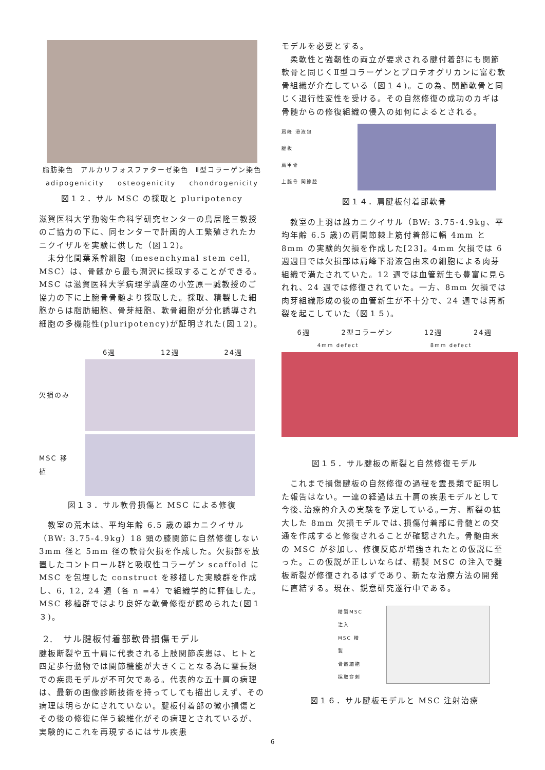脂肪染色 アルカリフォスファターゼ染色 Ⅱ型コラーゲン染色
adipogenicity osteogenicity chondrogenicity
図１２．サル MSC の採取と pluripotency
滋賀医科大学動物生命科学研究センターの鳥居隆三教授のご協力の下に、同センターで計画的人工繁殖されたカニクイザルを実験に供した（図１2)。
　未分化間葉系幹細胞（mesenchymal stem cell, MSC）は、骨髄から最も潤沢に採取することができる。MSC は滋賀医科大学病理学講座の小笠原一誠教授のご協力の下に上腕骨骨髄より採取した。採取、精製した細胞からは脂肪細胞、骨芽細胞、軟骨細胞が分化誘導され細胞の多機能性(pluripotency)が証明された(図１2)。
6週 12週 24週
欠損のみ
MSC 移植
図１３．サル軟骨損傷と MSC による修復
　教室の荒木は、平均年齢 6.5 歳の雄カニクイサル（BW: 3.75-4.9kg）18 頭の膝関節に自然修復しない 3mm 径と 5mm 径の軟骨欠損を作成した。欠損部を放置したコントロール群と吸収性コラーゲン scaffold に MSC を包埋した construct を移植した実験群を作成し、6, 12, 24 週（各 n =4）で組織学的に評価した。MSC 移植群ではより良好な軟骨修復が認められた(図１３)。
2.　サル腱板付着部軟骨損傷モデル
腱板断裂や五十肩に代表される上肢関節疾患は、ヒトと四足歩行動物では関節機能が大きくことなる為に霊長類での疾患モデルが不可欠である。代表的な五十肩の病理は、最新の画像診断技術を持ってしても描出しえず、その病理は明らかにされていない。腱板付着部の微小損傷とその後の修復に伴う線維化がその病理とされているが、実験的にこれを再現するにはサル疾患
モデルを必要とする。
　柔軟性と強靭性の両立が要求される腱付着部にも関節軟骨と同じくⅡ型コラーゲンとプロテオグリカンに富む軟骨組織が介在している（図１４)。この為、関節軟骨と同じく退行性変性を受ける。その自然修復の成功のカギは骨髄からの修復組織の侵入の如何によるとされる。
肩峰 滑液包
腱板
肩甲骨
上腕骨 関節腔
図１４．肩腱板付着部軟骨
　教室の上羽は雄カニクイサル（BW: 3.75-4.9kg、平均年齢 6.5 歳)の肩関節棘上筋付着部に幅 4mm と 8mm の実験的欠損を作成した[23]。4mm 欠損では 6 週週目では欠損部は肩峰下滑液包由来の細胞による肉芽組織で満たされていた。12 週では血管新生も豊富に見られれ、24 週では修復されていた。一方、8mm 欠損では肉芽組織形成の後の血管新生が不十分で、24 週では再断裂を起こしていた（図１５)。
6週 2型コラーゲン 12週 24週
4mm defect 8mm defect
図１５．サル腱板の断裂と自然修復モデル
　これまで損傷腱板の自然修復の過程を霊長類で証明した報告はない。一連の経過は五十肩の疾患モデルとして今後､治療的介入の実験を予定している｡一方、断裂の拡大した 8mm 欠損モデルでは､損傷付着部に骨髄との交通を作成すると修復されることが確認された。骨髄由来の MSC が参加し、修復反応が増強されたとの仮説に至った。この仮説が正しいならば、精製 MSC の注入で腱板断裂が修復されるはずであり、新たな治療方法の開発に直結する。現在、鋭意研究遂行中である。
精製MSC 注入
MSC 精製
骨髄細胞 採取穿刺
図１６．サル腱板モデルと MSC 注射治療
6